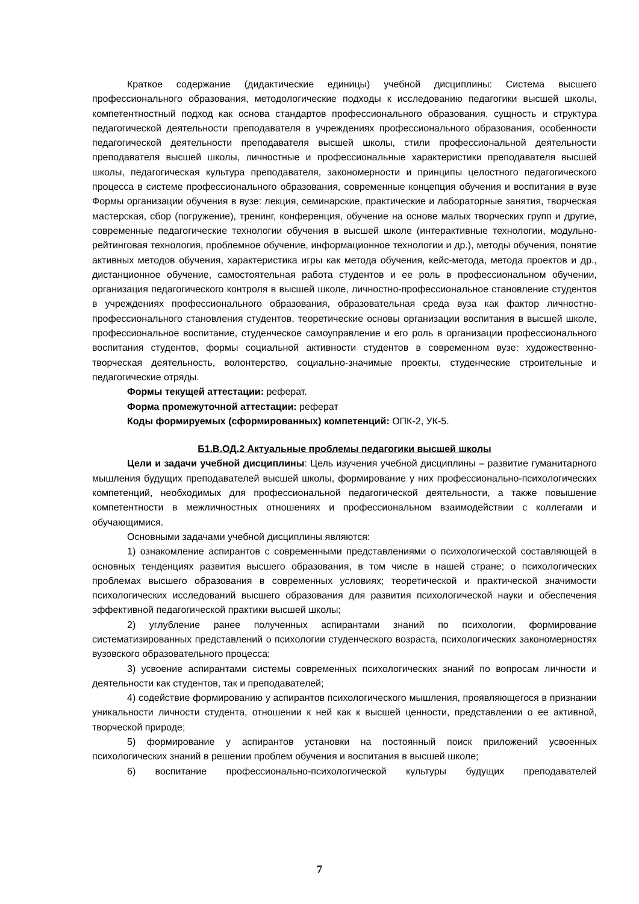Краткое содержание (дидактические единицы) учебной дисциплины: Система высшего профессионального образования, методологические подходы к исследованию педагогики высшей школы, компетентностный подход как основа стандартов профессионального образования, сущность и структура педагогической деятельности преподавателя в учреждениях профессионального образования, особенности педагогической деятельности преподавателя высшей школы, стили профессиональной деятельности преподавателя высшей школы, личностные и профессиональные характеристики преподавателя высшей школы, педагогическая культура преподавателя, закономерности и принципы целостного педагогического процесса в системе профессионального образования, современные концепция обучения и воспитания в вузе Формы организации обучения в вузе: лекция, семинарские, практические и лабораторные занятия, творческая мастерская, сбор (погружение), тренинг, конференция, обучение на основе малых творческих групп и другие, современные педагогические технологии обучения в высшей школе (интерактивные технологии, модульно-рейтинговая технология, проблемное обучение, информационное технологии и др.), методы обучения, понятие активных методов обучения, характеристика игры как метода обучения, кейс-метода, метода проектов и др., дистанционное обучение, самостоятельная работа студентов и ее роль в профессиональном обучении, организация педагогического контроля в высшей школе, личностно-профессиональное становление студентов в учреждениях профессионального образования, образовательная среда вуза как фактор личностно-профессионального становления студентов, теоретические основы организации воспитания в высшей школе, профессиональное воспитание, студенческое самоуправление и его роль в организации профессионального воспитания студентов, формы социальной активности студентов в современном вузе: художественно-творческая деятельность, волонтерство, социально-значимые проекты, студенческие строительные и педагогические отряды.
Формы текущей аттестации: реферат.
Форма промежуточной аттестации: реферат
Коды формируемых (сформированных) компетенций: ОПК-2, УК-5.
Б1.В.ОД.2 Актуальные проблемы педагогики высшей школы
Цели и задачи учебной дисциплины: Цель изучения учебной дисциплины – развитие гуманитарного мышления будущих преподавателей высшей школы, формирование у них профессионально-психологических компетенций, необходимых для профессиональной педагогической деятельности, а также повышение компетентности в межличностных отношениях и профессиональном взаимодействии с коллегами и обучающимися.
Основными задачами учебной дисциплины являются:
1) ознакомление аспирантов с современными представлениями о психологической составляющей в основных тенденциях развития высшего образования, в том числе в нашей стране; о психологических проблемах высшего образования в современных условиях; теоретической и практической значимости психологических исследований высшего образования для развития психологической науки и обеспечения эффективной педагогической практики высшей школы;
2) углубление ранее полученных аспирантами знаний по психологии, формирование систематизированных представлений о психологии студенческого возраста, психологических закономерностях вузовского образовательного процесса;
3) усвоение аспирантами системы современных психологических знаний по вопросам личности и деятельности как студентов, так и преподавателей;
4) содействие формированию у аспирантов психологического мышления, проявляющегося в признании уникальности личности студента, отношении к ней как к высшей ценности, представлении о ее активной, творческой природе;
5) формирование у аспирантов установки на постоянный поиск приложений усвоенных психологических знаний в решении проблем обучения и воспитания в высшей школе;
6) воспитание профессионально-психологической культуры будущих преподавателей
7